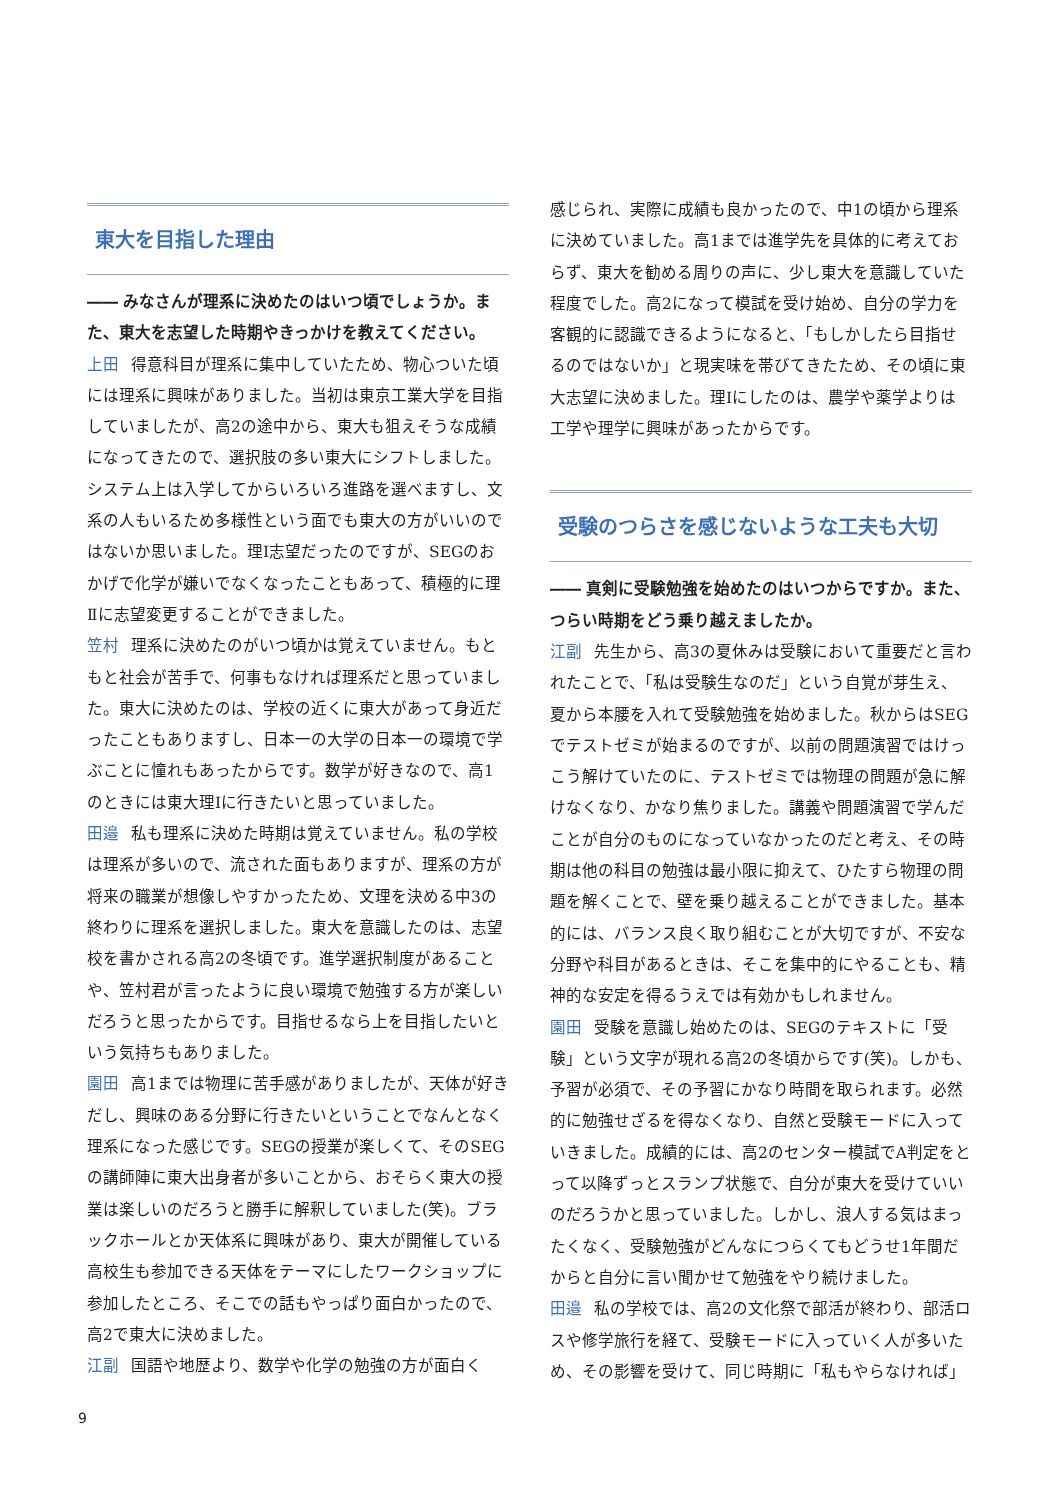東大を目指した理由
―― みなさんが理系に決めたのはいつ頃でしょうか。また、東大を志望した時期やきっかけを教えてください。
上田 得意科目が理系に集中していたため、物心ついた頃には理系に興味がありました。当初は東京工業大学を目指していましたが、高2の途中から、東大も狙えそうな成績になってきたので、選択肢の多い東大にシフトしました。システム上は入学してからいろいろ進路を選べますし、文系の人もいるため多様性という面でも東大の方がいいのではないか思いました。理Ⅰ志望だったのですが、SEGのおかげで化学が嫌いでなくなったこともあって、積極的に理Ⅱに志望変更することができました。
笠村 理系に決めたのがいつ頃かは覚えていません。もともと社会が苦手で、何事もなければ理系だと思っていました。東大に決めたのは、学校の近くに東大があって身近だったこともありますし、日本一の大学の日本一の環境で学ぶことに憧れもあったからです。数学が好きなので、高1のときには東大理Ⅰに行きたいと思っていました。
田邉 私も理系に決めた時期は覚えていません。私の学校は理系が多いので、流された面もありますが、理系の方が将来の職業が想像しやすかったため、文理を決める中3の終わりに理系を選択しました。東大を意識したのは、志望校を書かされる高2の冬頃です。進学選択制度があることや、笠村君が言ったように良い環境で勉強する方が楽しいだろうと思ったからです。目指せるなら上を目指したいという気持ちもありました。
園田 高1までは物理に苦手感がありましたが、天体が好きだし、興味のある分野に行きたいということでなんとなく理系になった感じです。SEGの授業が楽しくて、そのSEGの講師陣に東大出身者が多いことから、おそらく東大の授業は楽しいのだろうと勝手に解釈していました(笑)。ブラックホールとか天体系に興味があり、東大が開催している高校生も参加できる天体をテーマにしたワークショップに参加したところ、そこでの話もやっぱり面白かったので、高2で東大に決めました。
江副 国語や地歴より、数学や化学の勉強の方が面白く
感じられ、実際に成績も良かったので、中1の頃から理系に決めていました。高1までは進学先を具体的に考えておらず、東大を勧める周りの声に、少し東大を意識していた程度でした。高2になって模試を受け始め、自分の学力を客観的に認識できるようになると、「もしかしたら目指せるのではないか」と現実味を帯びてきたため、その頃に東大志望に決めました。理Ⅰにしたのは、農学や薬学よりは工学や理学に興味があったからです。
受験のつらさを感じないような工夫も大切
―― 真剣に受験勉強を始めたのはいつからですか。また、つらい時期をどう乗り越えましたか。
江副 先生から、高3の夏休みは受験において重要だと言われたことで、「私は受験生なのだ」という自覚が芽生え、夏から本腰を入れて受験勉強を始めました。秋からはSEGでテストゼミが始まるのですが、以前の問題演習ではけっこう解けていたのに、テストゼミでは物理の問題が急に解けなくなり、かなり焦りました。講義や問題演習で学んだことが自分のものになっていなかったのだと考え、その時期は他の科目の勉強は最小限に抑えて、ひたすら物理の問題を解くことで、壁を乗り越えることができました。基本的には、バランス良く取り組むことが大切ですが、不安な分野や科目があるときは、そこを集中的にやることも、精神的な安定を得るうえでは有効かもしれません。
園田 受験を意識し始めたのは、SEGのテキストに「受験」という文字が現れる高2の冬頃からです(笑)。しかも、予習が必須で、その予習にかなり時間を取られます。必然的に勉強せざるを得なくなり、自然と受験モードに入っていきました。成績的には、高2のセンター模試でA判定をとって以降ずっとスランプ状態で、自分が東大を受けていいのだろうかと思っていました。しかし、浪人する気はまったくなく、受験勉強がどんなにつらくてもどうせ1年間だからと自分に言い聞かせて勉強をやり続けました。
田邉 私の学校では、高2の文化祭で部活が終わり、部活ロスや修学旅行を経て、受験モードに入っていく人が多いため、その影響を受けて、同じ時期に「私もやらなければ」
9